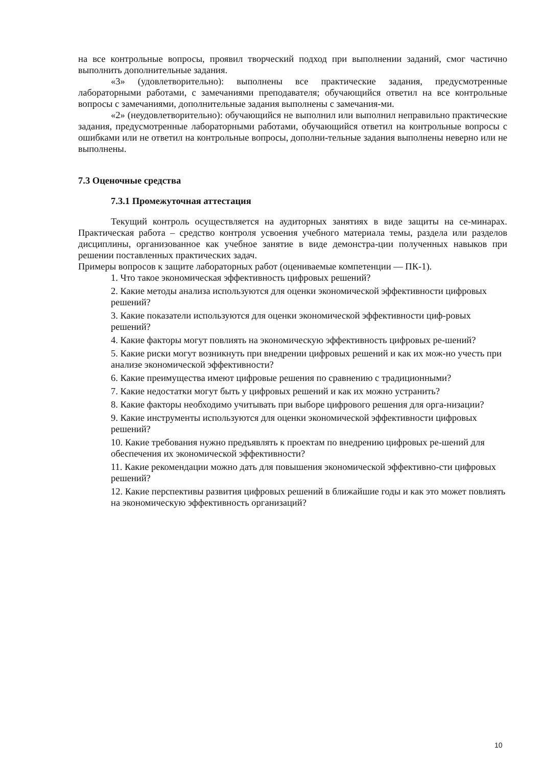на все контрольные вопросы, проявил творческий подход при выполнении заданий, смог частично выполнить дополнительные задания.
«3» (удовлетворительно): выполнены все практические задания, предусмотренные лабораторными работами, с замечаниями преподавателя; обучающийся ответил на все контрольные вопросы с замечаниями, дополнительные задания выполнены с замечания-ми.
«2» (неудовлетворительно): обучающийся не выполнил или выполнил неправильно практические задания, предусмотренные лабораторными работами, обучающийся ответил на контрольные вопросы с ошибками или не ответил на контрольные вопросы, дополни-тельные задания выполнены неверно или не выполнены.
7.3 Оценочные средства
7.3.1 Промежуточная аттестация
Текущий контроль осуществляется на аудиторных занятиях в виде защиты на се-минарах. Практическая работа – средство контроля усвоения учебного материала темы, раздела или разделов дисциплины, организованное как учебное занятие в виде демонстра-ции полученных навыков при решении поставленных практических задач.
Примеры вопросов к защите лабораторных работ (оцениваемые компетенции — ПК-1).
1. Что такое экономическая эффективность цифровых решений?
2. Какие методы анализа используются для оценки экономической эффективности цифровых решений?
3. Какие показатели используются для оценки экономической эффективности циф-ровых решений?
4. Какие факторы могут повлиять на экономическую эффективность цифровых ре-шений?
5. Какие риски могут возникнуть при внедрении цифровых решений и как их мож-но учесть при анализе экономической эффективности?
6. Какие преимущества имеют цифровые решения по сравнению с традиционными?
7. Какие недостатки могут быть у цифровых решений и как их можно устранить?
8. Какие факторы необходимо учитывать при выборе цифрового решения для орга-низации?
9. Какие инструменты используются для оценки экономической эффективности цифровых решений?
10. Какие требования нужно предъявлять к проектам по внедрению цифровых ре-шений для обеспечения их экономической эффективности?
11. Какие рекомендации можно дать для повышения экономической эффективно-сти цифровых решений?
12. Какие перспективы развития цифровых решений в ближайшие годы и как это может повлиять на экономическую эффективность организаций?
10